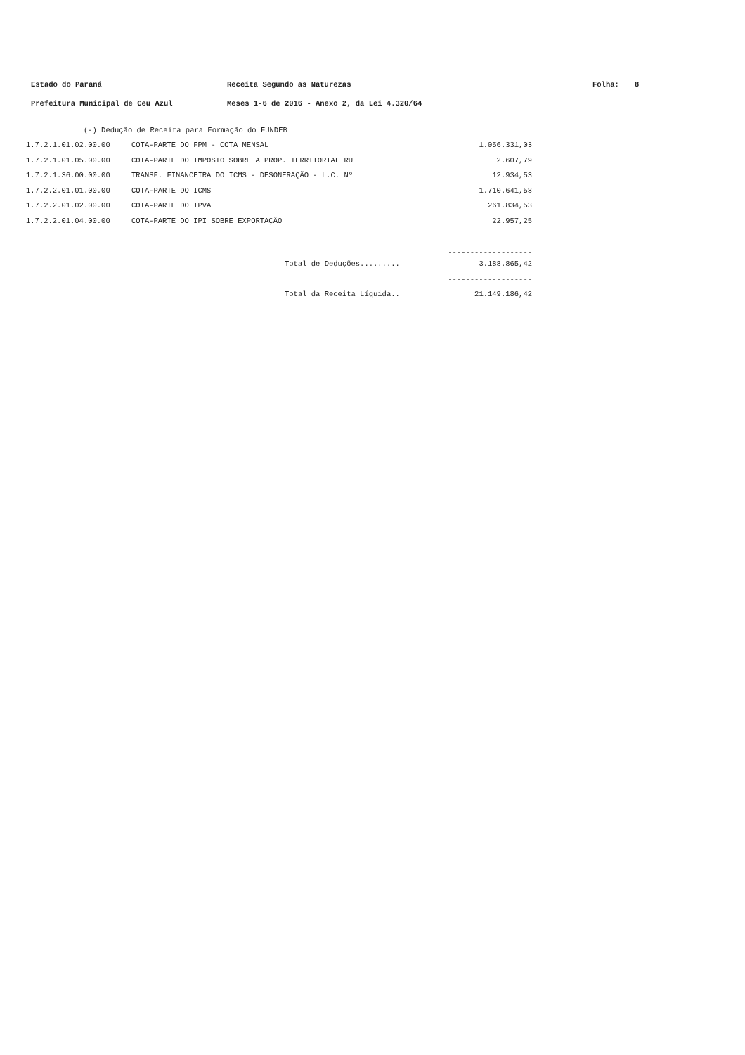Estado do Paraná Receita Segundo as Naturezas Folha: 8
Prefeitura Municipal de Ceu Azul Meses 1-6 de 2016 - Anexo 2, da Lei 4.320/64
| (-) Dedução de Receita para Formação do FUNDEB | | |
| 1.7.2.1.01.02.00.00 | COTA-PARTE DO FPM - COTA MENSAL | 1.056.331,03 |
| 1.7.2.1.01.05.00.00 | COTA-PARTE DO IMPOSTO SOBRE A PROP. TERRITORIAL RU | 2.607,79 |
| 1.7.2.1.36.00.00.00 | TRANSF. FINANCEIRA DO ICMS - DESONERAÇÃO - L.C. Nº | 12.934,53 |
| 1.7.2.2.01.01.00.00 | COTA-PARTE DO ICMS | 1.710.641,58 |
| 1.7.2.2.01.02.00.00 | COTA-PARTE DO IPVA | 261.834,53 |
| 1.7.2.2.01.04.00.00 | COTA-PARTE DO IPI SOBRE EXPORTAÇÃO | 22.957,25 |
| | | ------------------- |
| | Total de Deduções......... | 3.188.865,42 |
| | | ------------------- |
| | Total da Receita Líquida.. | 21.149.186,42 |